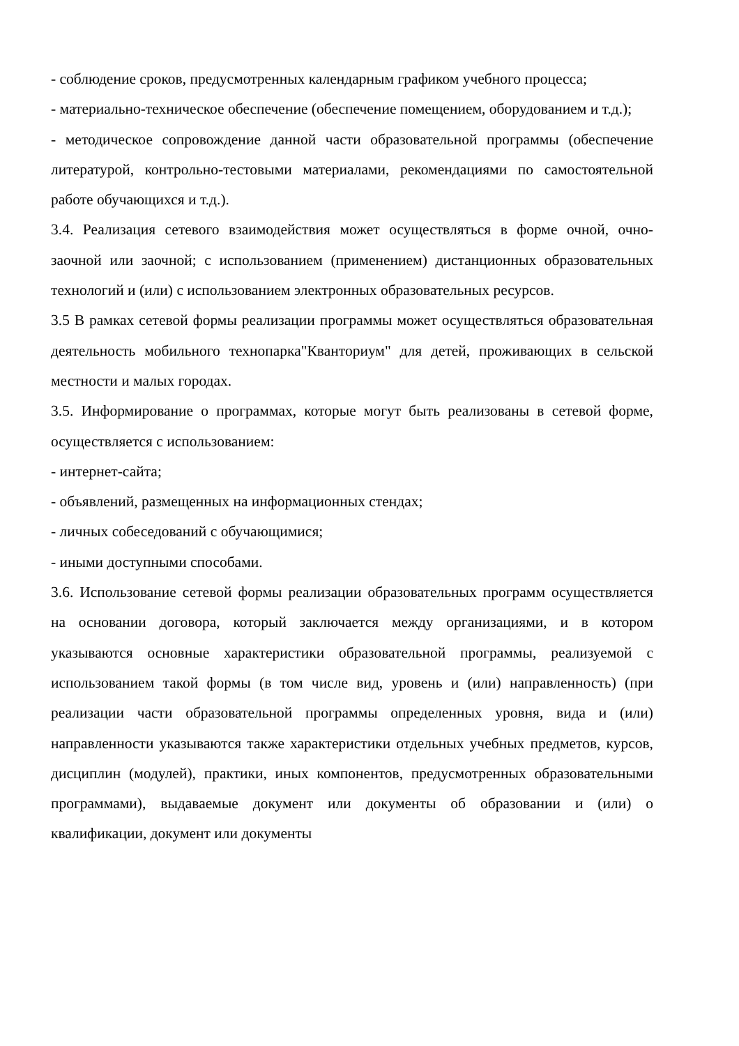- соблюдение сроков, предусмотренных календарным графиком учебного процесса;
- материально-техническое обеспечение (обеспечение помещением, оборудованием и т.д.);
- методическое сопровождение данной части образовательной программы (обеспечение литературой, контрольно-тестовыми материалами, рекомендациями по самостоятельной работе обучающихся и т.д.).
3.4. Реализация сетевого взаимодействия может осуществляться в форме очной, очно-заочной или заочной; с использованием (применением) дистанционных образовательных технологий и (или) с использованием электронных образовательных ресурсов.
3.5 В рамках сетевой формы реализации программы может осуществляться образовательная деятельность мобильного технопарка"Кванториум" для детей, проживающих в сельской местности и малых городах.
3.5. Информирование о программах, которые могут быть реализованы в сетевой форме, осуществляется с использованием:
- интернет-сайта;
- объявлений, размещенных на информационных стендах;
- личных собеседований с обучающимися;
- иными доступными способами.
3.6. Использование сетевой формы реализации образовательных программ осуществляется на основании договора, который заключается между организациями, и в котором указываются основные характеристики образовательной программы, реализуемой с использованием такой формы (в том числе вид, уровень и (или) направленность) (при реализации части образовательной программы определенных уровня, вида и (или) направленности указываются также характеристики отдельных учебных предметов, курсов, дисциплин (модулей), практики, иных компонентов, предусмотренных образовательными программами), выдаваемые документ или документы об образовании и (или) о квалификации, документ или документы